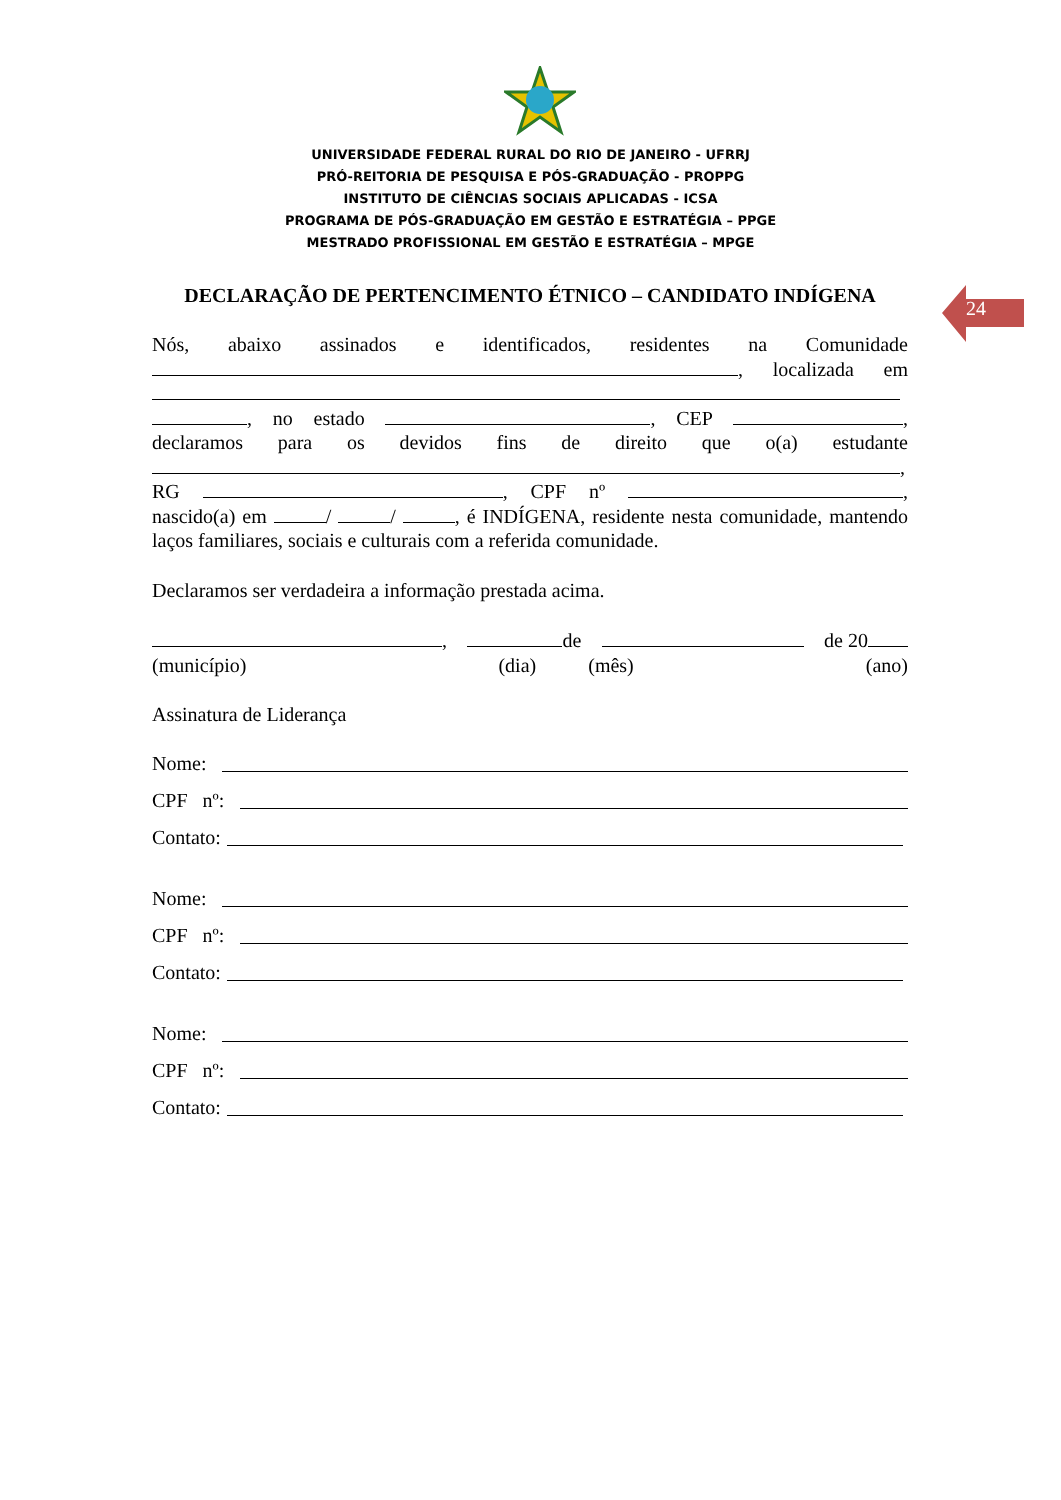UNIVERSIDADE FEDERAL RURAL DO RIO DE JANEIRO - UFRRJ
PRÓ-REITORIA DE PESQUISA E PÓS-GRADUAÇÃO - PROPPG
INSTITUTO DE CIÊNCIAS SOCIAIS APLICADAS - ICSA
PROGRAMA DE PÓS-GRADUAÇÃO EM GESTÃO E ESTRATÉGIA – PPGE
MESTRADO PROFISSIONAL EM GESTÃO E ESTRATÉGIA – MPGE
DECLARAÇÃO DE PERTENCIMENTO ÉTNICO – CANDIDATO INDÍGENA 24
Nós, abaixo assinados e identificados, residentes na Comunidade , localizada em , no estado , CEP , declaramos para os devidos fins de direito que o(a) estudante , RG , CPF nº , nascido(a) em / / , é INDÍGENA, residente nesta comunidade, mantendo laços familiares, sociais e culturais com a referida comunidade.
Declaramos ser verdadeira a informação prestada acima.
, de de 20
(município) (dia) (mês) (ano)
Assinatura de Liderança
Nome:
CPF nº:
Contato:
Nome:
CPF nº:
Contato:
Nome:
CPF nº:
Contato: